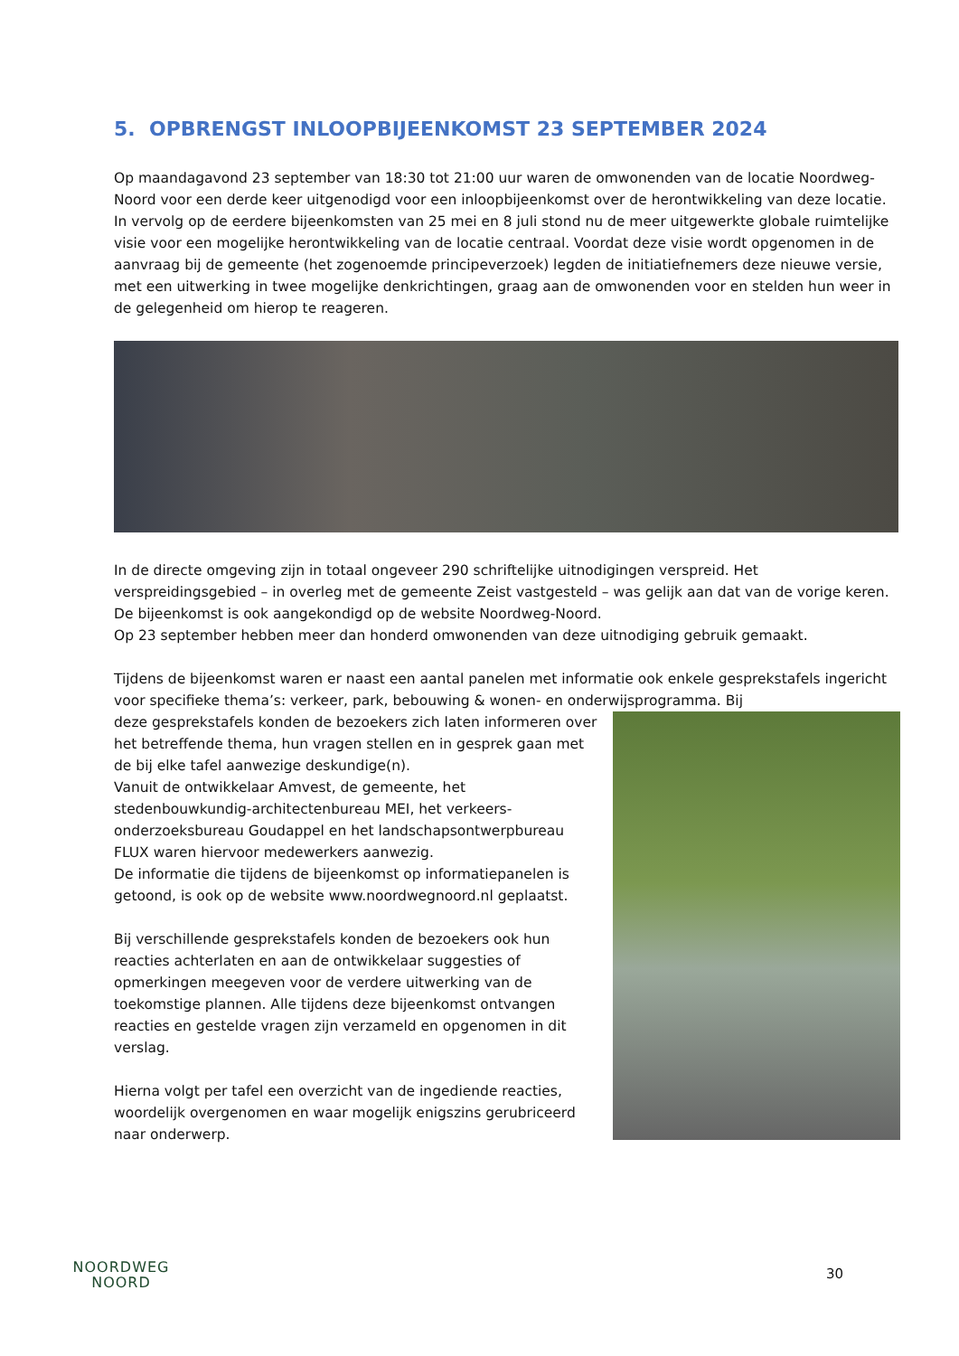5. OPBRENGST INLOOPBIJEENKOMST 23 SEPTEMBER 2024
Op maandagavond 23 september van 18:30 tot 21:00 uur waren de omwonenden van de locatie Noordweg-Noord voor een derde keer uitgenodigd voor een inloopbijeenkomst over de herontwikkeling van deze locatie. In vervolg op de eerdere bijeenkomsten van 25 mei en 8 juli stond nu de meer uitgewerkte globale ruimtelijke visie voor een mogelijke herontwikkeling van de locatie centraal. Voordat deze visie wordt opgenomen in de aanvraag bij de gemeente (het zogenoemde principeverzoek) legden de initiatiefnemers deze nieuwe versie, met een uitwerking in twee mogelijke denkrichtingen, graag aan de omwonenden voor en stelden hun weer in de gelegenheid om hierop te reageren.
In de directe omgeving zijn in totaal ongeveer 290 schriftelijke uitnodigingen verspreid. Het verspreidingsgebied – in overleg met de gemeente Zeist vastgesteld – was gelijk aan dat van de vorige keren. De bijeenkomst is ook aangekondigd op de website Noordweg-Noord.
Op 23 september hebben meer dan honderd omwonenden van deze uitnodiging gebruik gemaakt.
Tijdens de bijeenkomst waren er naast een aantal panelen met informatie ook enkele gesprekstafels ingericht voor specifieke thema’s: verkeer, park, bebouwing & wonen- en onderwijsprogramma. Bij
deze gesprekstafels konden de bezoekers zich laten informeren over het betreffende thema, hun vragen stellen en in gesprek gaan met de bij elke tafel aanwezige deskundige(n).
Vanuit de ontwikkelaar Amvest, de gemeente, het stedenbouwkundig-architectenbureau MEI, het verkeers-onderzoeksbureau Goudappel en het landschapsontwerpbureau FLUX waren hiervoor medewerkers aanwezig.
De informatie die tijdens de bijeenkomst op informatiepanelen is getoond, is ook op de website www.noordwegnoord.nl geplaatst.
Bij verschillende gesprekstafels konden de bezoekers ook hun reacties achterlaten en aan de ontwikkelaar suggesties of opmerkingen meegeven voor de verdere uitwerking van de toekomstige plannen. Alle tijdens deze bijeenkomst ontvangen reacties en gestelde vragen zijn verzameld en opgenomen in dit verslag.
Hierna volgt per tafel een overzicht van de ingediende reacties, woordelijk overgenomen en waar mogelijk enigszins gerubriceerd naar onderwerp.
NOORDWEG
NOORD
30